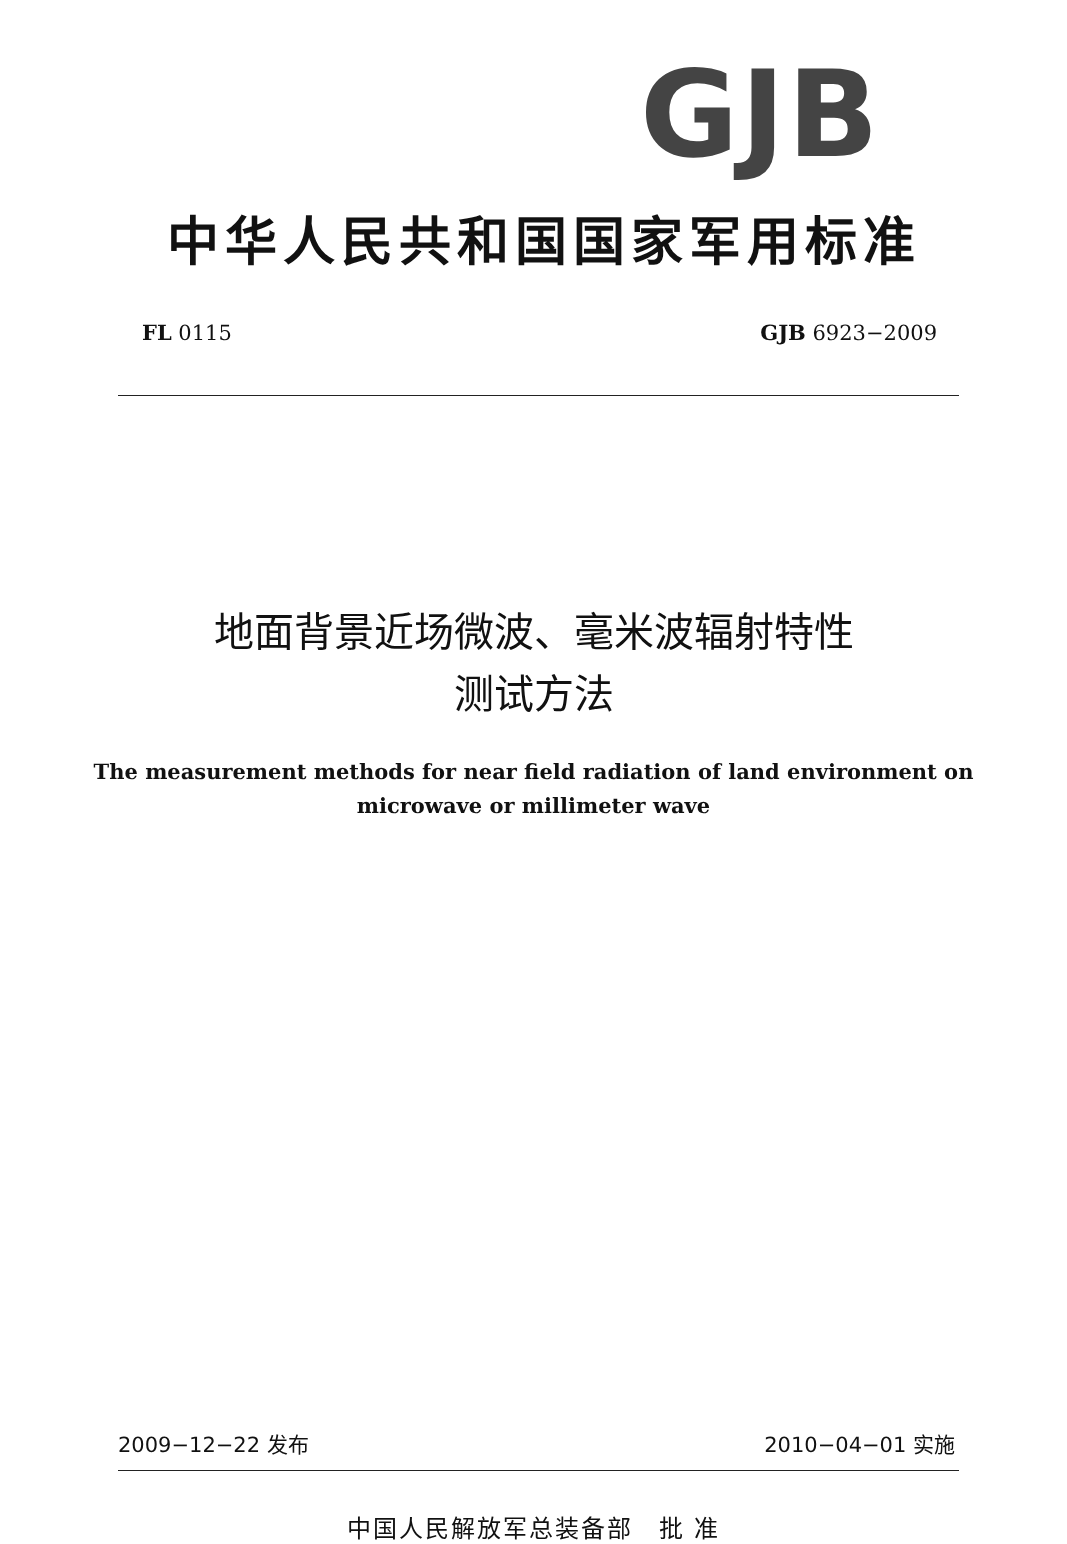GJB
中华人民共和国国家军用标准
FL 0115 GJB 6923−2009
地面背景近场微波、毫米波辐射特性
测试方法
The measurement methods for near field radiation of land environment on
microwave or millimeter wave
2009−12−22 发布 2010−04−01 实施
中国人民解放军总装备部　批 准